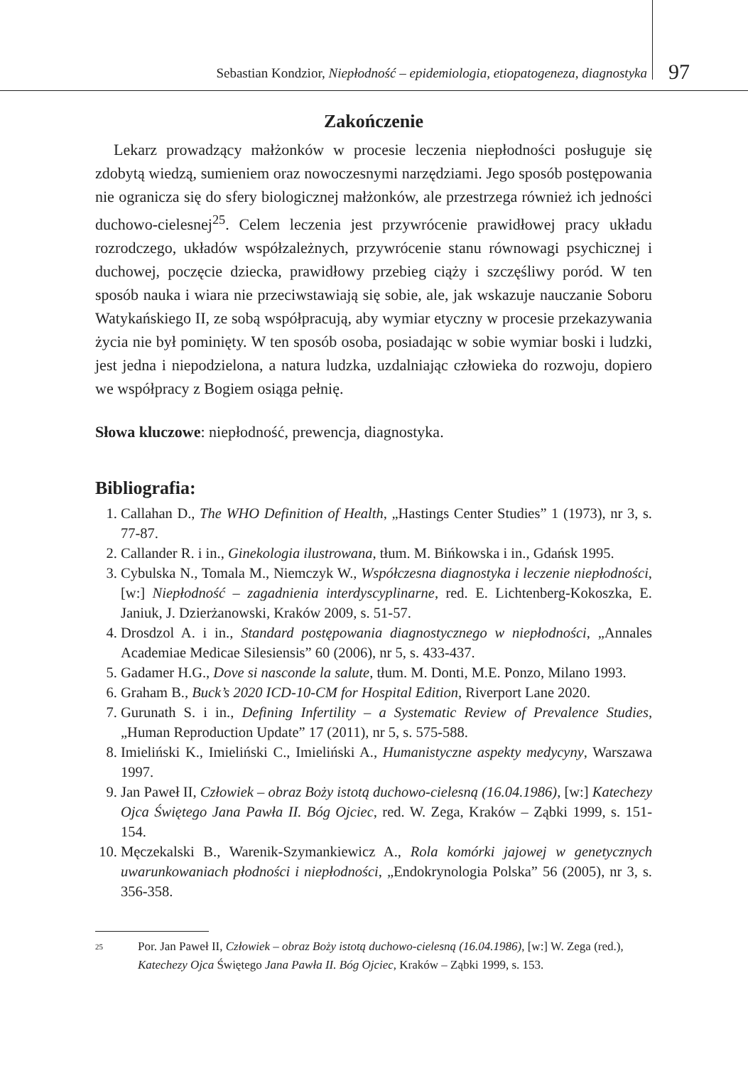Sebastian Kondzior, Niepłodność – epidemiologia, etiopatogeneza, diagnostyka 97
Zakończenie
Lekarz prowadzący małżonków w procesie leczenia niepłodności posługuje się zdobytą wiedzą, sumieniem oraz nowoczesnymi narzędziami. Jego sposób postępowania nie ogranicza się do sfery biologicznej małżonków, ale przestrzega również ich jedności duchowo-cielesnej<sup>25</sup>. Celem leczenia jest przywrócenie prawidłowej pracy układu rozrodczego, układów współzależnych, przywrócenie stanu równowagi psychicznej i duchowej, poczęcie dziecka, prawidłowy przebieg ciąży i szczęśliwy poród. W ten sposób nauka i wiara nie przeciwstawiają się sobie, ale, jak wskazuje nauczanie Soboru Watykańskiego II, ze sobą współpracują, aby wymiar etyczny w procesie przekazywania życia nie był pominięty. W ten sposób osoba, posiadając w sobie wymiar boski i ludzki, jest jedna i niepodzielona, a natura ludzka, uzdalniając człowieka do rozwoju, dopiero we współpracy z Bogiem osiąga pełnię.
Słowa kluczowe: niepłodność, prewencja, diagnostyka.
Bibliografia:
1. Callahan D., The WHO Definition of Health, „Hastings Center Studies” 1 (1973), nr 3, s. 77-87.
2. Callander R. i in., Ginekologia ilustrowana, tłum. M. Bińkowska i in., Gdańsk 1995.
3. Cybulska N., Tomala M., Niemczyk W., Współczesna diagnostyka i leczenie niepłodności, [w:] Niepłodność – zagadnienia interdyscyplinarne, red. E. Lichtenberg-Kokoszka, E. Janiuk, J. Dzierżanowski, Kraków 2009, s. 51-57.
4. Drosdzol A. i in., Standard postępowania diagnostycznego w niepłodności, „Annales Academiae Medicae Silesiensis” 60 (2006), nr 5, s. 433-437.
5. Gadamer H.G., Dove si nasconde la salute, tłum. M. Donti, M.E. Ponzo, Milano 1993.
6. Graham B., Buck’s 2020 ICD-10-CM for Hospital Edition, Riverport Lane 2020.
7. Gurunath S. i in., Defining Infertility – a Systematic Review of Prevalence Studies, „Human Reproduction Update” 17 (2011), nr 5, s. 575-588.
8. Imieliński K., Imieliński C., Imieliński A., Humanistyczne aspekty medycyny, Warszawa 1997.
9. Jan Paweł II, Człowiek – obraz Boży istotą duchowo-cielesną (16.04.1986), [w:] Katechezy Ojca Świętego Jana Pawła II. Bóg Ojciec, red. W. Zega, Kraków – Ząbki 1999, s. 151-154.
10. Męczekalski B., Warenik-Szymankiewicz A., Rola komórki jajowej w genetycznych uwarunkowaniach płodności i niepłodności, „Endokrynologia Polska” 56 (2005), nr 3, s. 356-358.
<sup>25</sup> Por. Jan Paweł II, Człowiek – obraz Boży istotą duchowo-cielesną (16.04.1986), [w:] W. Zega (red.), Katechezy Ojca Świętego Jana Pawła II. Bóg Ojciec, Kraków – Ząbki 1999, s. 153.